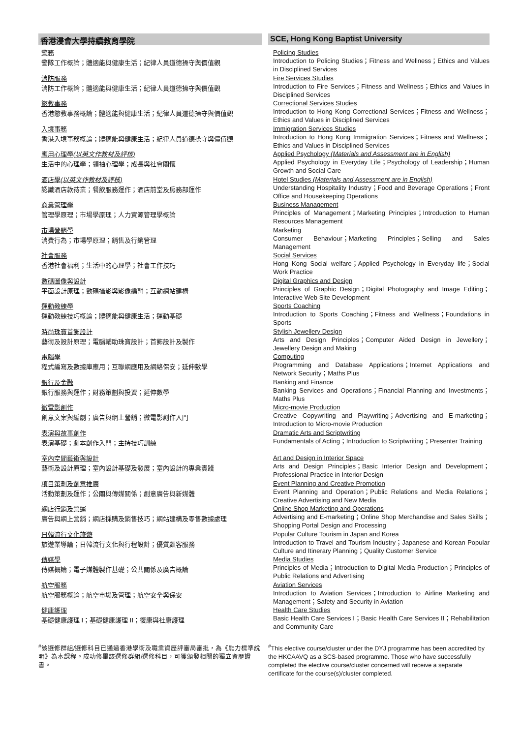香港浸會大學持續教育學院
警務
警隊工作概論；體適能與健康生活；紀律人員道德操守與價值觀
消防服務
消防工作概論；體適能與健康生活；紀律人員道德操守與價值觀
懲教事務
香港懲教事務概論；體適能與健康生活；紀律人員道德操守與價值觀
入境事務
香港入境事務概論；體適能與健康生活；紀律人員道德操守與價值觀
應用心理學(以英文作教材及評核)
生活中的心理學；領袖心理學；成長與社會關懷
酒店學(以英文作教材及評核)
認識酒店款待業；餐飲服務運作；酒店前堂及房務部運作
商業管理學
管理學原理；市場學原理；人力資源管理學概論
市場營銷學
消費行為；市場學原理；銷售及行銷管理
社會服務
香港社會福利；生活中的心理學；社會工作技巧
數碼圖像與設計
平面設計原理；數碼攝影與影像編輯；互動網站建構
運動教練學
運動教練技巧概論；體適能與健康生活；運動基礎
時尚珠寶首飾設計
藝術及設計原理；電腦輔助珠寶設計；首飾設計及製作
電腦學
程式編寫及數據庫應用；互聯網應用及網絡保安；延伸數學
銀行及金融
銀行服務與運作；財務策劃與投資；延伸數學
微電影創作
創意文案與編劇；廣告與網上營銷；微電影創作入門
表演與故事創作
表演基礎；劇本創作入門；主持技巧訓練
室內空間藝術與設計
藝術及設計原理；室內設計基礎及發展；室內設計的專業實踐
項目策劃及創意推廣
活動策劃及運作；公關與傳媒關係；創意廣告與新媒體
網店行銷及營運
廣告與網上營銷；網店採購及銷售技巧；網站建構及零售數據處理
日韓流行文化旅遊
旅遊業導論；日韓流行文化與行程設計；優質顧客服務
傳媒學
傳媒概論；電子媒體製作基礎；公共關係及廣告概論
航空服務
航空服務概論；航空市場及管理；航空安全與保安
健康護理
基礎健康護理 I；基礎健康護理 II；復康與社康護理
<sup>#</sup> 該選修群組/選修科目已通過香港學術及職業資歷評審局審批，為《能力標準說明》為本課程。成功修畢該選修群組/選修科目，可獲頒發相關的獨立資歷證書。
SCE, Hong Kong Baptist University
Policing Studies
Introduction to Policing Studies；Fitness and Wellness；Ethics and Values in Disciplined Services
Fire Services Studies
Introduction to Fire Services；Fitness and Wellness；Ethics and Values in Disciplined Services
Correctional Services Studies
Introduction to Hong Kong Correctional Services；Fitness and Wellness；Ethics and Values in Disciplined Services
Immigration Services Studies
Introduction to Hong Kong Immigration Services；Fitness and Wellness；Ethics and Values in Disciplined Services
Applied Psychology (Materials and Assessment are in English)
Applied Psychology in Everyday Life；Psychology of Leadership；Human Growth and Social Care
Hotel Studies (Materials and Assessment are in English)
Understanding Hospitality Industry；Food and Beverage Operations；Front Office and Housekeeping Operations
Business Management
Principles of Management；Marketing Principles；Introduction to Human Resources Management
Marketing
Consumer Behaviour；Marketing Principles；Selling and Sales Management
Social Services
Hong Kong Social welfare；Applied Psychology in Everyday life；Social Work Practice
Digital Graphics and Design
Principles of Graphic Design；Digital Photography and Image Editing；Interactive Web Site Development
Sports Coaching
Introduction to Sports Coaching；Fitness and Wellness；Foundations in Sports
Stylish Jewellery Design
Arts and Design Principles；Computer Aided Design in Jewellery；Jewellery Design and Making
Computing
Programming and Database Applications；Internet Applications and Network Security；Maths Plus
Banking and Finance
Banking Services and Operations；Financial Planning and Investments；Maths Plus
Micro-movie Production
Creative Copywriting and Playwriting；Advertising and E-marketing；Introduction to Micro-movie Production
Dramatic Arts and Scriptwriting
Fundamentals of Acting；Introduction to Scriptwriting；Presenter Training
Art and Design in Interior Space
Arts and Design Principles；Basic Interior Design and Development；Professional Practice in Interior Design
Event Planning and Creative Promotion
Event Planning and Operation；Public Relations and Media Relations；Creative Advertising and New Media
Online Shop Marketing and Operations
Advertising and E-marketing；Online Shop Merchandise and Sales Skills；Shopping Portal Design and Processing
Popular Culture Tourism in Japan and Korea
Introduction to Travel and Tourism Industry；Japanese and Korean Popular Culture and Itinerary Planning；Quality Customer Service
Media Studies
Principles of Media；Introduction to Digital Media Production；Principles of Public Relations and Advertising
Aviation Services
Introduction to Aviation Services；Introduction to Airline Marketing and Management；Safety and Security in Aviation
Health Care Studies
Basic Health Care Services I；Basic Health Care Services II；Rehabilitation and Community Care
<sup>#</sup> This elective course/cluster under the DYJ programme has been accredited by the HKCAAVQ as a SCS-based programme. Those who have successfully completed the elective course/cluster concerned will receive a separate certificate for the course(s)/cluster completed.